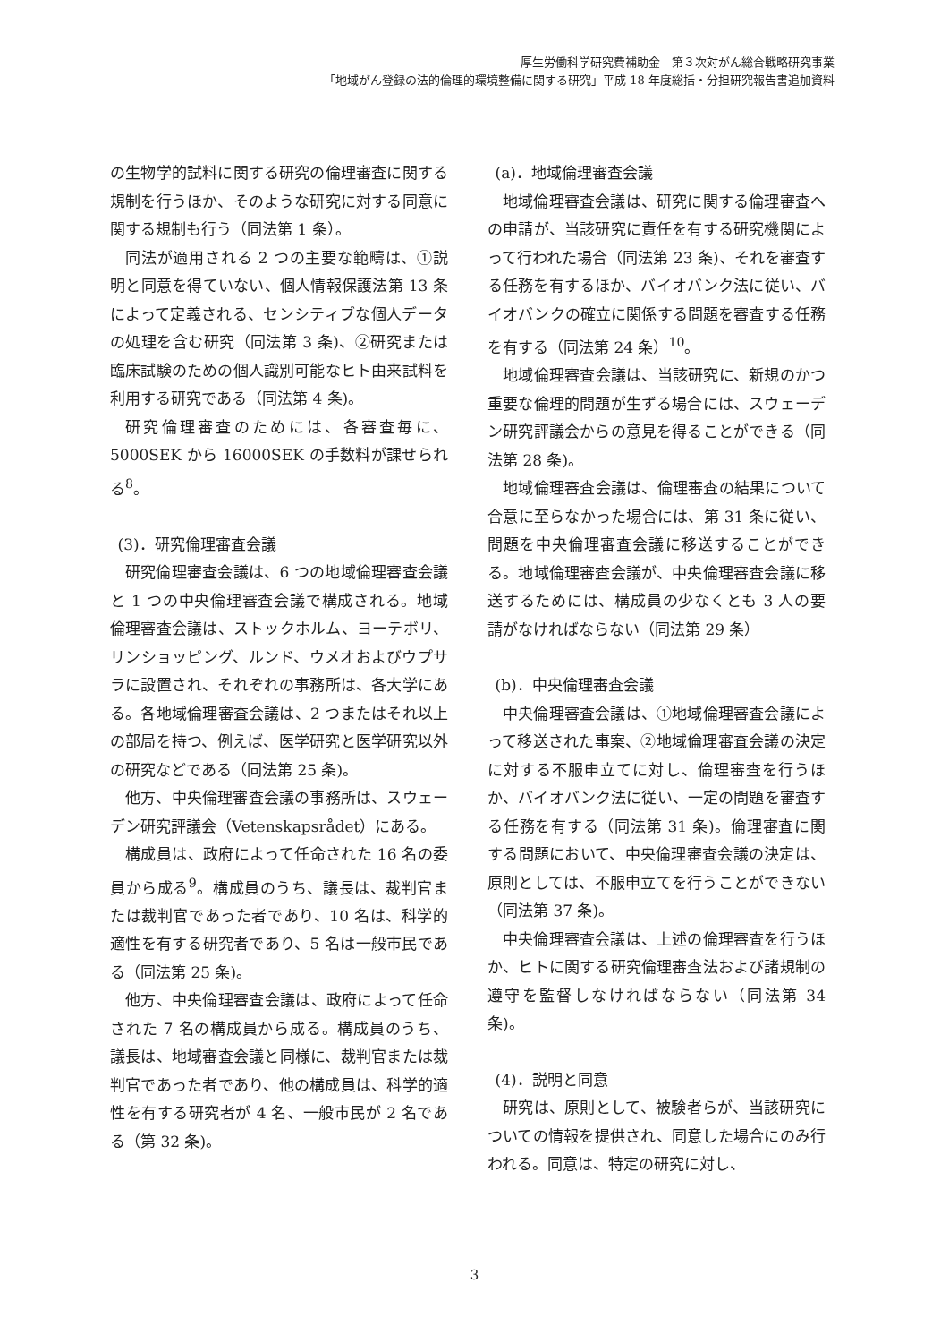厚生労働科学研究費補助金　第３次対がん総合戦略研究事業
「地域がん登録の法的倫理的環境整備に関する研究」平成 18 年度総括・分担研究報告書追加資料
の生物学的試料に関する研究の倫理審査に関する規制を行うほか、そのような研究に対する同意に関する規制も行う（同法第 1 条）。
同法が適用される 2 つの主要な範疇は、①説明と同意を得ていない、個人情報保護法第 13 条によって定義される、センシティブな個人データの処理を含む研究（同法第 3 条)、②研究または臨床試験のための個人識別可能なヒト由来試料を利用する研究である（同法第 4 条)。
研究倫理審査のためには、各審査毎に、5000SEK から 16000SEK の手数料が課せられる<sup>8</sup>。
(3)．研究倫理審査会議
研究倫理審査会議は、6 つの地域倫理審査会議と 1 つの中央倫理審査会議で構成される。地域倫理審査会議は、ストックホルム、ヨーテボリ、リンショッピング、ルンド、ウメオおよびウプサラに設置され、それぞれの事務所は、各大学にある。各地域倫理審査会議は、2 つまたはそれ以上の部局を持つ、例えば、医学研究と医学研究以外の研究などである（同法第 25 条)。
他方、中央倫理審査会議の事務所は、スウェーデン研究評議会（Vetenskapsrådet）にある。
構成員は、政府によって任命された 16 名の委員から成る<sup>9</sup>。構成員のうち、議長は、裁判官または裁判官であった者であり、10 名は、科学的適性を有する研究者であり、5 名は一般市民である（同法第 25 条)。
他方、中央倫理審査会議は、政府によって任命された 7 名の構成員から成る。構成員のうち、議長は、地域審査会議と同様に、裁判官または裁判官であった者であり、他の構成員は、科学的適性を有する研究者が 4 名、一般市民が 2 名である（第 32 条)。
(a)．地域倫理審査会議
地域倫理審査会議は、研究に関する倫理審査への申請が、当該研究に責任を有する研究機関によって行われた場合（同法第 23 条)、それを審査する任務を有するほか、バイオバンク法に従い、バイオバンクの確立に関係する問題を審査する任務を有する（同法第 24 条）<sup>10</sup>。
地域倫理審査会議は、当該研究に、新規のかつ重要な倫理的問題が生ずる場合には、スウェーデン研究評議会からの意見を得ることができる（同法第 28 条)。
地域倫理審査会議は、倫理審査の結果について合意に至らなかった場合には、第 31 条に従い、問題を中央倫理審査会議に移送することができる。地域倫理審査会議が、中央倫理審査会議に移送するためには、構成員の少なくとも 3 人の要請がなければならない（同法第 29 条）
(b)．中央倫理審査会議
中央倫理審査会議は、①地域倫理審査会議によって移送された事案、②地域倫理審査会議の決定に対する不服申立てに対し、倫理審査を行うほか、バイオバンク法に従い、一定の問題を審査する任務を有する（同法第 31 条)。倫理審査に関する問題において、中央倫理審査会議の決定は、原則としては、不服申立てを行うことができない（同法第 37 条)。
中央倫理審査会議は、上述の倫理審査を行うほか、ヒトに関する研究倫理審査法および諸規制の遵守を監督しなければならない（同法第 34 条)。
(4)．説明と同意
研究は、原則として、被験者らが、当該研究についての情報を提供され、同意した場合にのみ行われる。同意は、特定の研究に対し、
3